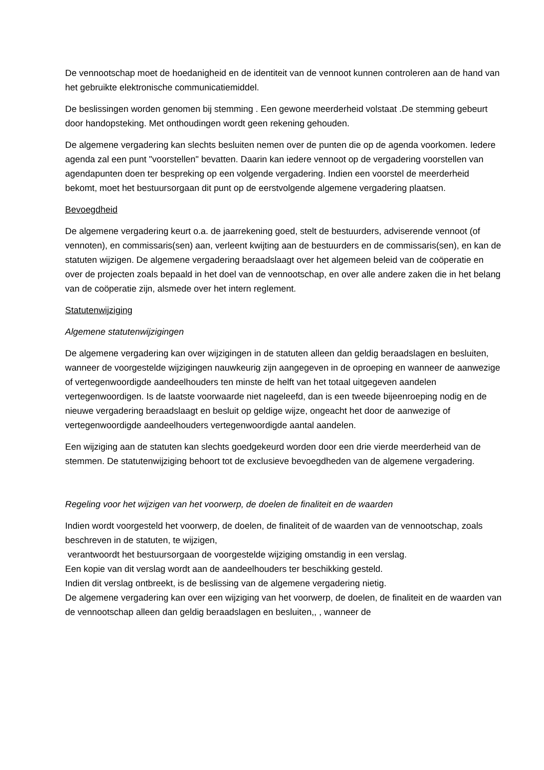De vennootschap moet de hoedanigheid en de identiteit van de vennoot kunnen controleren aan de hand van het gebruikte elektronische communicatiemiddel.
De beslissingen worden genomen bij stemming . Een gewone meerderheid volstaat .De stemming gebeurt door handopsteking. Met onthoudingen wordt geen rekening gehouden.
De algemene vergadering kan slechts besluiten nemen over de punten die op de agenda voorkomen. Iedere agenda zal een punt "voorstellen" bevatten. Daarin kan iedere vennoot op de vergadering voorstellen van agendapunten doen ter bespreking op een volgende vergadering. Indien een voorstel de meerderheid bekomt, moet het bestuursorgaan dit punt op de eerstvolgende algemene vergadering plaatsen.
Bevoegdheid
De algemene vergadering keurt o.a. de jaarrekening goed, stelt de bestuurders, adviserende vennoot (of vennoten), en commissaris(sen) aan, verleent kwijting aan de bestuurders en de commissaris(sen), en kan de statuten wijzigen. De algemene vergadering beraadslaagt over het algemeen beleid van de coöperatie en over de projecten zoals bepaald in het doel van de vennootschap, en over alle andere zaken die in het belang van de coöperatie zijn, alsmede over het intern reglement.
Statutenwijziging
Algemene statutenwijzigingen
De algemene vergadering kan over wijzigingen in de statuten alleen dan geldig beraadslagen en besluiten, wanneer de voorgestelde wijzigingen nauwkeurig zijn aangegeven in de oproeping en wanneer de aanwezige of vertegenwoordigde aandeelhouders ten minste de helft van het totaal uitgegeven aandelen vertegenwoordigen. Is de laatste voorwaarde niet nageleefd, dan is een tweede bijeenroeping nodig en de nieuwe vergadering beraadslaagt en besluit op geldige wijze, ongeacht het door de aanwezige of vertegenwoordigde aandeelhouders vertegenwoordigde aantal aandelen.
Een wijziging aan de statuten kan slechts goedgekeurd worden door een drie vierde meerderheid van de stemmen. De statutenwijziging behoort tot de exclusieve bevoegdheden van de algemene vergadering.
Regeling voor het wijzigen van het voorwerp, de doelen de finaliteit en de waarden
Indien wordt voorgesteld het voorwerp, de doelen, de finaliteit of de waarden van de vennootschap, zoals beschreven in de statuten, te wijzigen,
verantwoordt het bestuursorgaan de voorgestelde wijziging omstandig in een verslag.
Een kopie van dit verslag wordt aan de aandeelhouders ter beschikking gesteld.
Indien dit verslag ontbreekt, is de beslissing van de algemene vergadering nietig.
De algemene vergadering kan over een wijziging van het voorwerp, de doelen, de finaliteit en de waarden van de vennootschap alleen dan geldig beraadslagen en besluiten,, , wanneer de